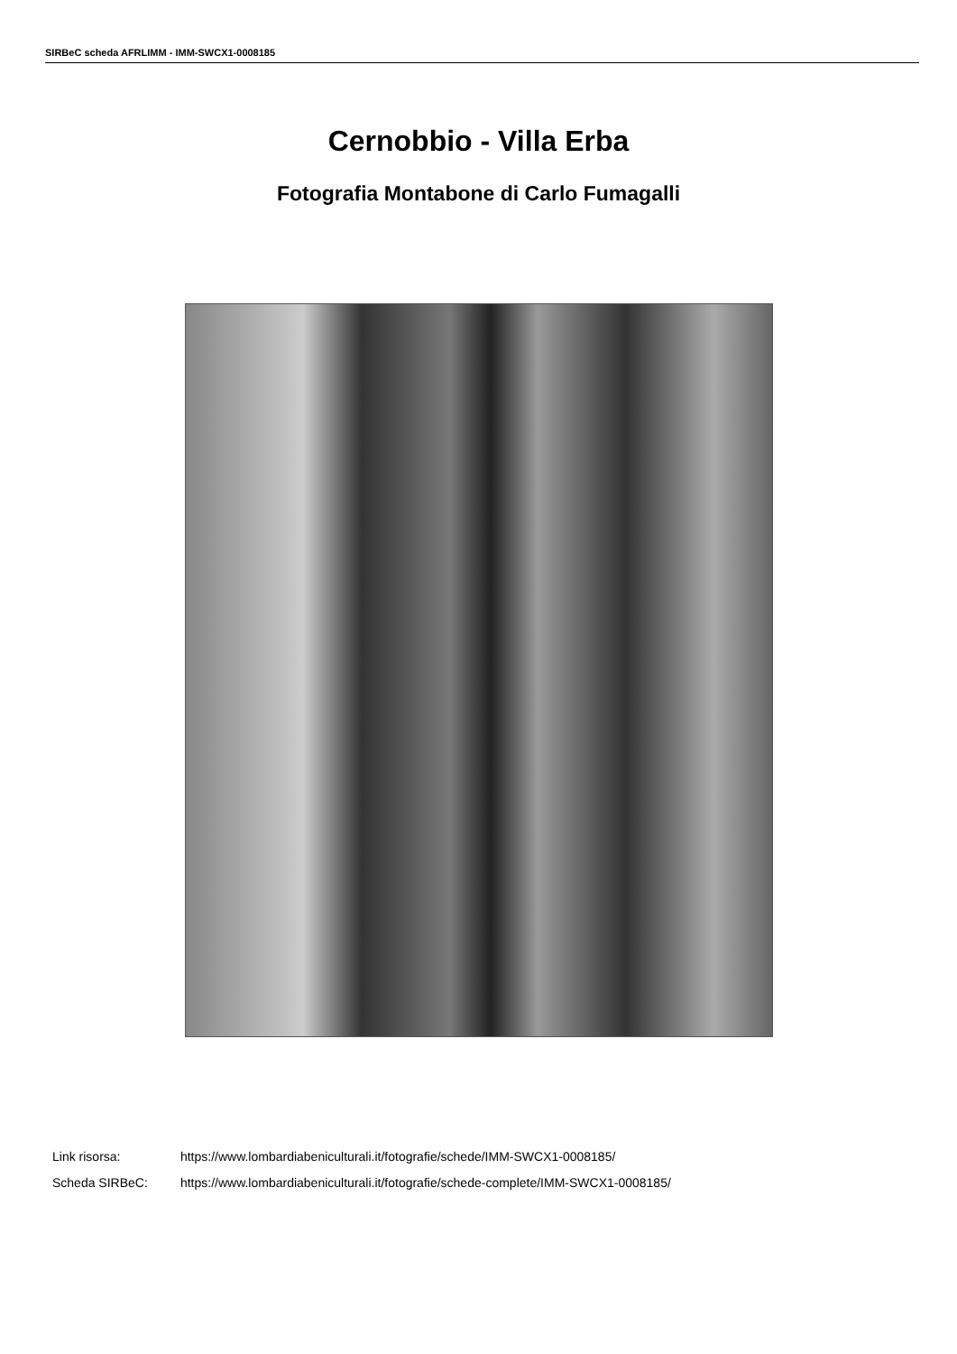SIRBeC scheda AFRLIMM - IMM-SWCX1-0008185
Cernobbio - Villa Erba
Fotografia Montabone di Carlo Fumagalli
Link risorsa: https://www.lombardiabeniculturali.it/fotografie/schede/IMM-SWCX1-0008185/
Scheda SIRBeC: https://www.lombardiabeniculturali.it/fotografie/schede-complete/IMM-SWCX1-0008185/